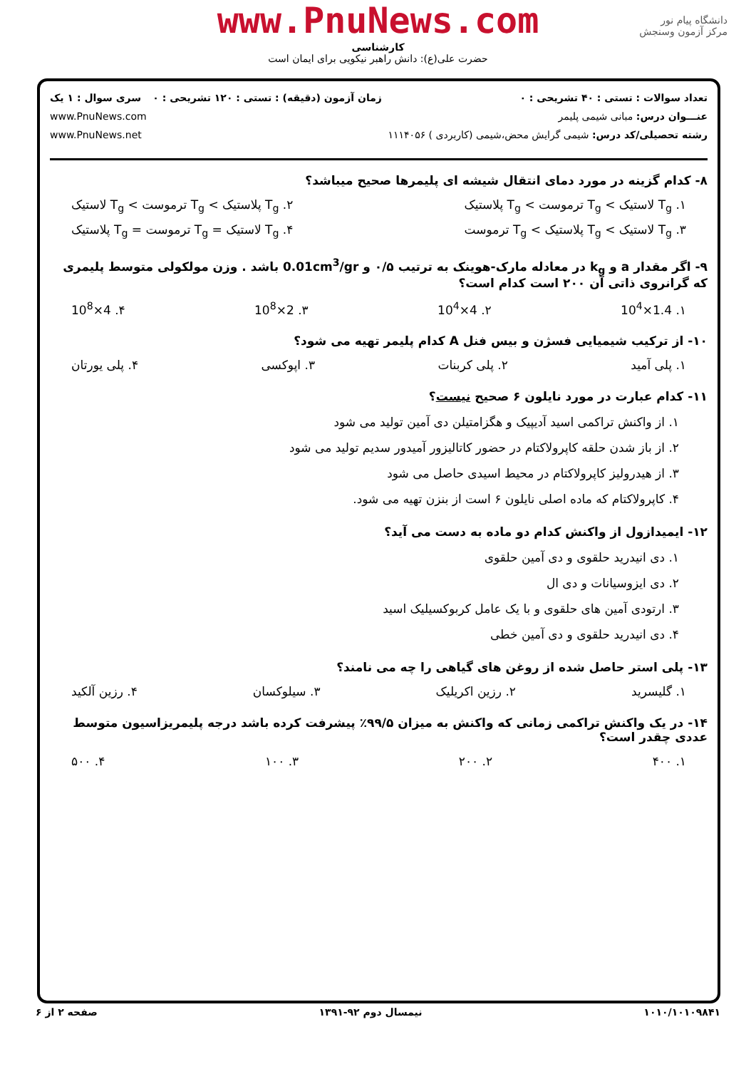دانشگاه پیام نور
مرکز آزمون وسنجش
www.PnuNews.com
کارشناسی
حضرت علی(ع): دانش راهبر نیکویی برای ایمان است
تعداد سوالات : تستی : ۴۰ تشریحی : ۰
عنـــوان درس: مبانی شیمی پلیمر
رشته تحصیلی/کد درس: شیمی گرایش محض،شیمی (کاربردی ) ۱۱۱۴۰۵۶
زمان آزمون (دقیقه) : تستی : ۱۲۰ تشریحی : ۰
سری سوال : ۱ یک
www.PnuNews.com
www.PnuNews.net
۸- کدام گزینه در مورد دمای انتقال شیشه ای پلیمرها صحیح میباشد؟
۱. T<sub>g</sub> لاستیک > T<sub>g</sub> ترموست > T<sub>g</sub> پلاستیک ۲. T<sub>g</sub> پلاستیک > T<sub>g</sub> ترموست > T<sub>g</sub> لاستیک
۳. T<sub>g</sub> لاستیک > T<sub>g</sub> پلاستیک > T<sub>g</sub> ترموست ۴. T<sub>g</sub> لاستیک = T<sub>g</sub> ترموست = T<sub>g</sub> پلاستیک
۹- اگر مقدار a و k<sub>g</sub> در معادله مارک-هوینک به ترتیب ۰/۵ و 0.01cm<sup>3</sup>/gr باشد . وزن مولکولی متوسط پلیمری که گرانروی ذاتی آن ۲۰۰ است کدام است؟
۱. 1.4×10<sup>4</sup> ۲. 4×10<sup>4</sup> ۳. 2×10<sup>8</sup> ۴. 4×10<sup>8</sup>
۱۰- از ترکیب شیمیایی فسژن و بیس فنل A کدام پلیمر تهیه می شود؟
۱. پلی آمید ۲. پلی کربنات ۳. اپوکسی ۴. پلی یورتان
۱۱- کدام عبارت در مورد نایلون ۶ صحیح نیست؟
۱. از واکنش تراکمی اسید آدیپیک و هگزامتیلن دی آمین تولید می شود
۲. از باز شدن حلقه کاپرولاکتام در حضور کاتالیزور آمیدور سدیم تولید می شود
۳. از هیدرولیز کاپرولاکتام در محیط اسیدی حاصل می شود
۴. کاپرولاکتام که ماده اصلی نایلون ۶ است از بنزن تهیه می شود.
۱۲- ایمیدازول از واکنش کدام دو ماده به دست می آید؟
۱. دی انیدرید حلقوی و دی آمین حلقوی
۲. دی ایزوسیانات و دی ال
۳. ارتودی آمین های حلقوی و با یک عامل کربوکسیلیک اسید
۴. دی انیدرید حلقوی و دی آمین خطی
۱۳- پلی استر حاصل شده از روغن های گیاهی را چه می نامند؟
۱. گلیسرید ۲. رزین اکریلیک ۳. سیلوکسان ۴. رزین آلکید
۱۴- در یک واکنش تراکمی زمانی که واکنش به میزان ۹۹/۵٪ پیشرفت کرده باشد درجه پلیمریزاسیون متوسط عددی چقدر است؟
۱. ۴۰۰ ۲. ۲۰۰ ۳. ۱۰۰ ۴. ۵۰۰
۱۰۱۰/۱۰۱۰۹۸۴۱ نیمسال دوم ۹۲-۱۳۹۱ صفحه ۲ از ۶